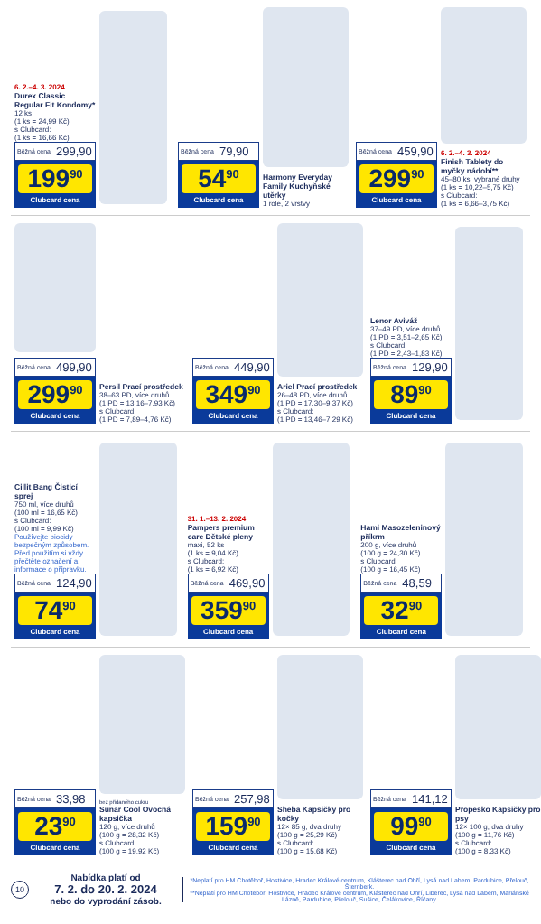6. 2.–4. 3. 2024
Durex Classic Regular Fit Kondomy*
12 ks
(1 ks = 24,99 Kč)
s Clubcard:
(1 ks = 16,66 Kč)
Běžná cena 299,90
199<sup>90</sup>
Clubcard cena
Běžná cena 79,90
54<sup>90</sup>
Clubcard cena
Harmony Everyday Family Kuchyňské utěrky
1 role, 2 vrstvy
Běžná cena 459,90
299<sup>90</sup>
Clubcard cena
6. 2.–4. 3. 2024
Finish Tablety do myčky nádobí**
45–80 ks, vybrané druhy
(1 ks = 10,22–5,75 Kč)
s Clubcard:
(1 ks = 6,66–3,75 Kč)
Běžná cena 499,90
299<sup>90</sup>
Clubcard cena
Persil Prací prostředek
38–63 PD, více druhů
(1 PD = 13,16–7,93 Kč)
s Clubcard:
(1 PD = 7,89–4,76 Kč)
Běžná cena 449,90
349<sup>90</sup>
Clubcard cena
Ariel Prací prostředek
26–48 PD, více druhů
(1 PD = 17,30–9,37 Kč)
s Clubcard:
(1 PD = 13,46–7,29 Kč)
Lenor Aviváž
37–49 PD, více druhů
(1 PD = 3,51–2,65 Kč)
s Clubcard:
(1 PD = 2,43–1,83 Kč)
Běžná cena 129,90
89<sup>90</sup>
Clubcard cena
Cillit Bang Čisticí sprej
750 ml, více druhů
(100 ml = 16,65 Kč)
s Clubcard:
(100 ml = 9,99 Kč)
Používejte biocidy bezpečným způsobem. Před použitím si vždy přečtěte označení a informace o přípravku.
Běžná cena 124,90
74<sup>90</sup>
Clubcard cena
31. 1.–13. 2. 2024
Pampers premium care Dětské pleny
maxi, 52 ks
(1 ks = 9,04 Kč)
s Clubcard:
(1 ks = 6,92 Kč)
Běžná cena 469,90
359<sup>90</sup>
Clubcard cena
Hami Masozeleninový příkrm
200 g, více druhů
(100 g = 24,30 Kč)
s Clubcard:
(100 g = 16,45 Kč)
Běžná cena 48,59
32<sup>90</sup>
Clubcard cena
Běžná cena 33,98
23<sup>90</sup>
Clubcard cena
bez přidaného cukru
Sunar Cool Ovocná kapsička
120 g, více druhů
(100 g = 28,32 Kč)
s Clubcard:
(100 g = 19,92 Kč)
Běžná cena 257,98
159<sup>90</sup>
Clubcard cena
Sheba Kapsičky pro kočky
12× 85 g, dva druhy
(100 g = 25,29 Kč)
s Clubcard:
(100 g = 15,68 Kč)
Běžná cena 141,12
99<sup>90</sup>
Clubcard cena
Propesko Kapsičky pro psy
12× 100 g, dva druhy
(100 g = 11,76 Kč)
s Clubcard:
(100 g = 8,33 Kč)
10
Nabídka platí od
7. 2. do 20. 2. 2024
nebo do vyprodání zásob.
*Neplatí pro HM Chotěboř, Hostivice, Hradec Králové centrum, Klášterec nad Ohří, Lysá nad Labem, Pardubice, Přelouč, Šternberk.
**Neplatí pro HM Chotěboř, Hostivice, Hradec Králové centrum, Klášterec nad Ohří, Liberec, Lysá nad Labem, Mariánské Lázně, Pardubice, Přelouč, Sušice, Čelákovice, Říčany.